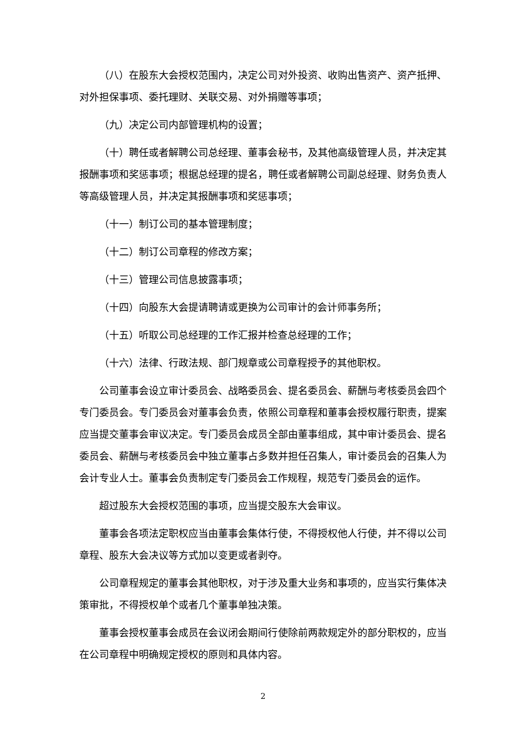（八）在股东大会授权范围内，决定公司对外投资、收购出售资产、资产抵押、对外担保事项、委托理财、关联交易、对外捐赠等事项；
（九）决定公司内部管理机构的设置；
（十）聘任或者解聘公司总经理、董事会秘书，及其他高级管理人员，并决定其报酬事项和奖惩事项；根据总经理的提名，聘任或者解聘公司副总经理、财务负责人等高级管理人员，并决定其报酬事项和奖惩事项；
（十一）制订公司的基本管理制度；
（十二）制订公司章程的修改方案；
（十三）管理公司信息披露事项；
（十四）向股东大会提请聘请或更换为公司审计的会计师事务所；
（十五）听取公司总经理的工作汇报并检查总经理的工作；
（十六）法律、行政法规、部门规章或公司章程授予的其他职权。
公司董事会设立审计委员会、战略委员会、提名委员会、薪酬与考核委员会四个专门委员会。专门委员会对董事会负责，依照公司章程和董事会授权履行职责，提案应当提交董事会审议决定。专门委员会成员全部由董事组成，其中审计委员会、提名委员会、薪酬与考核委员会中独立董事占多数并担任召集人，审计委员会的召集人为会计专业人士。董事会负责制定专门委员会工作规程，规范专门委员会的运作。
超过股东大会授权范围的事项，应当提交股东大会审议。
董事会各项法定职权应当由董事会集体行使，不得授权他人行使，并不得以公司章程、股东大会决议等方式加以变更或者剥夺。
公司章程规定的董事会其他职权，对于涉及重大业务和事项的，应当实行集体决策审批，不得授权单个或者几个董事单独决策。
董事会授权董事会成员在会议闭会期间行使除前两款规定外的部分职权的，应当在公司章程中明确规定授权的原则和具体内容。
2